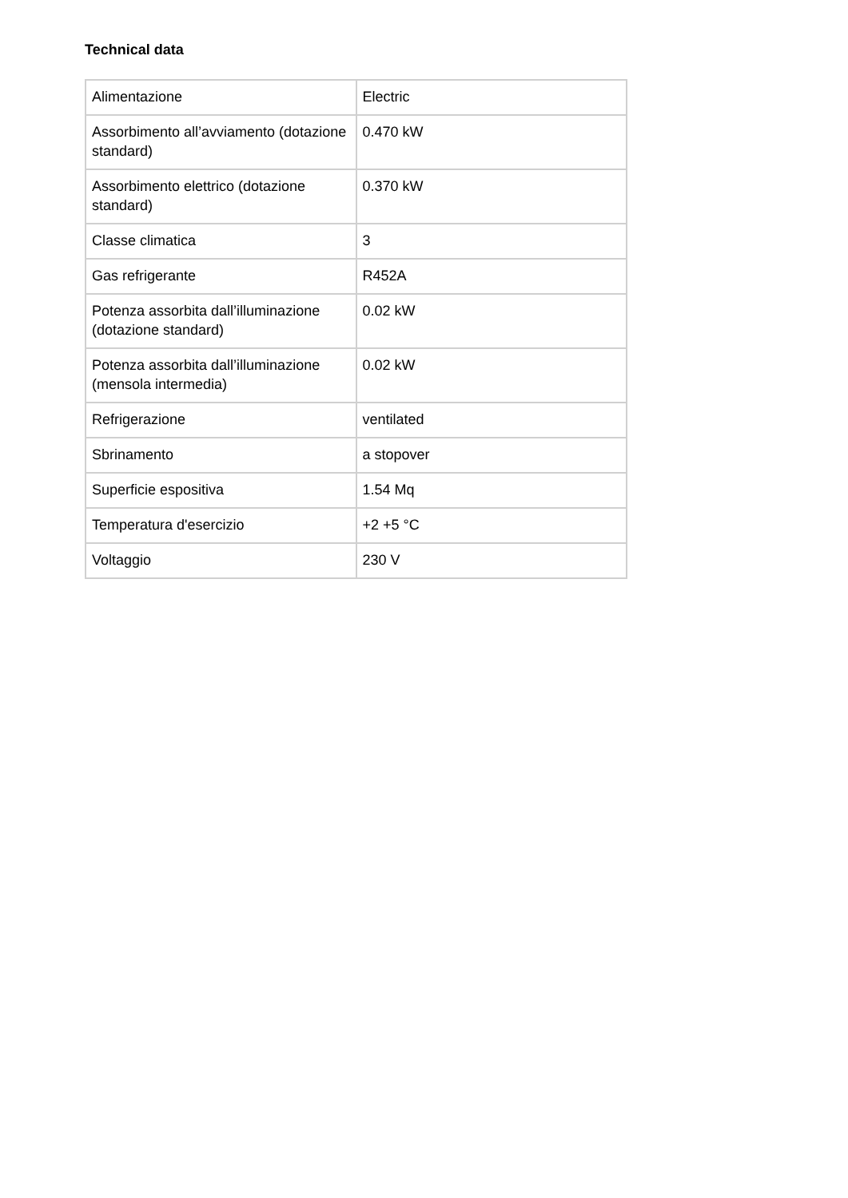Technical data
| Alimentazione | Electric |
| Assorbimento all’avviamento (dotazione standard) | 0.470 kW |
| Assorbimento elettrico (dotazione standard) | 0.370 kW |
| Classe climatica | 3 |
| Gas refrigerante | R452A |
| Potenza assorbita dall’illuminazione (dotazione standard) | 0.02 kW |
| Potenza assorbita dall’illuminazione (mensola intermedia) | 0.02 kW |
| Refrigerazione | ventilated |
| Sbrinamento | a stopover |
| Superficie espositiva | 1.54 Mq |
| Temperatura d'esercizio | +2 +5 °C |
| Voltaggio | 230 V |